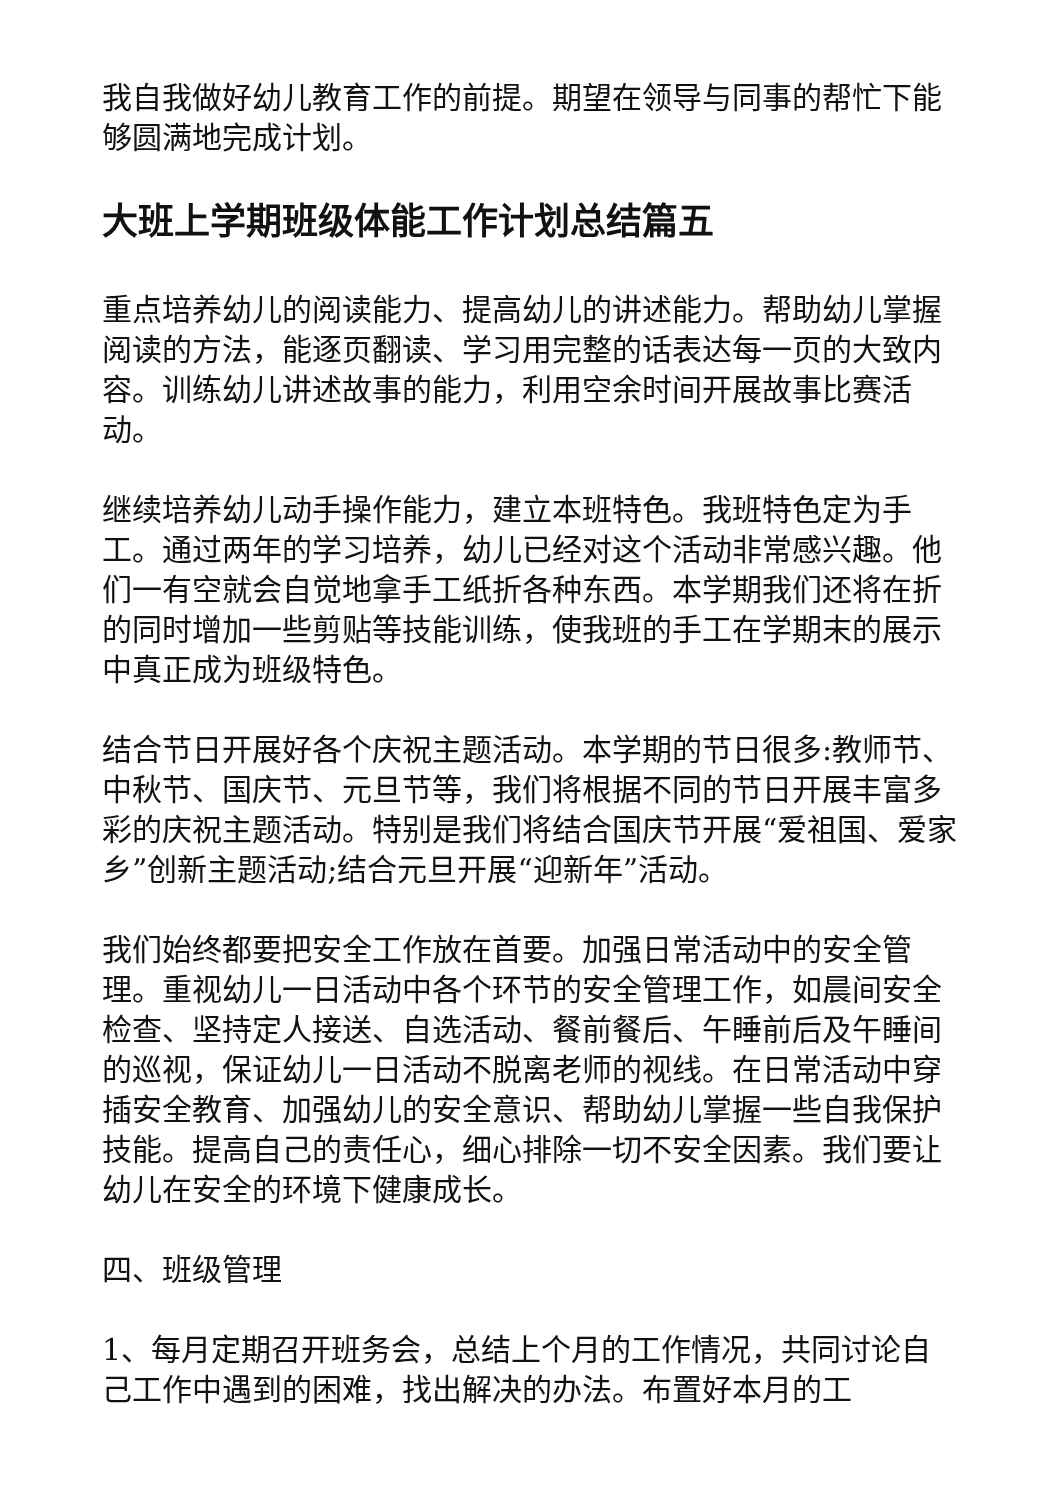我自我做好幼儿教育工作的前提。期望在领导与同事的帮忙下能够圆满地完成计划。
大班上学期班级体能工作计划总结篇五
重点培养幼儿的阅读能力、提高幼儿的讲述能力。帮助幼儿掌握阅读的方法，能逐页翻读、学习用完整的话表达每一页的大致内容。训练幼儿讲述故事的能力，利用空余时间开展故事比赛活动。
继续培养幼儿动手操作能力，建立本班特色。我班特色定为手工。通过两年的学习培养，幼儿已经对这个活动非常感兴趣。他们一有空就会自觉地拿手工纸折各种东西。本学期我们还将在折的同时增加一些剪贴等技能训练，使我班的手工在学期末的展示中真正成为班级特色。
结合节日开展好各个庆祝主题活动。本学期的节日很多:教师节、中秋节、国庆节、元旦节等，我们将根据不同的节日开展丰富多彩的庆祝主题活动。特别是我们将结合国庆节开展“爱祖国、爱家乡”创新主题活动;结合元旦开展“迎新年”活动。
我们始终都要把安全工作放在首要。加强日常活动中的安全管理。重视幼儿一日活动中各个环节的安全管理工作，如晨间安全检查、坚持定人接送、自选活动、餐前餐后、午睡前后及午睡间的巡视，保证幼儿一日活动不脱离老师的视线。在日常活动中穿插安全教育、加强幼儿的安全意识、帮助幼儿掌握一些自我保护技能。提高自己的责任心，细心排除一切不安全因素。我们要让幼儿在安全的环境下健康成长。
四、班级管理
1、每月定期召开班务会，总结上个月的工作情况，共同讨论自己工作中遇到的困难，找出解决的办法。布置好本月的工